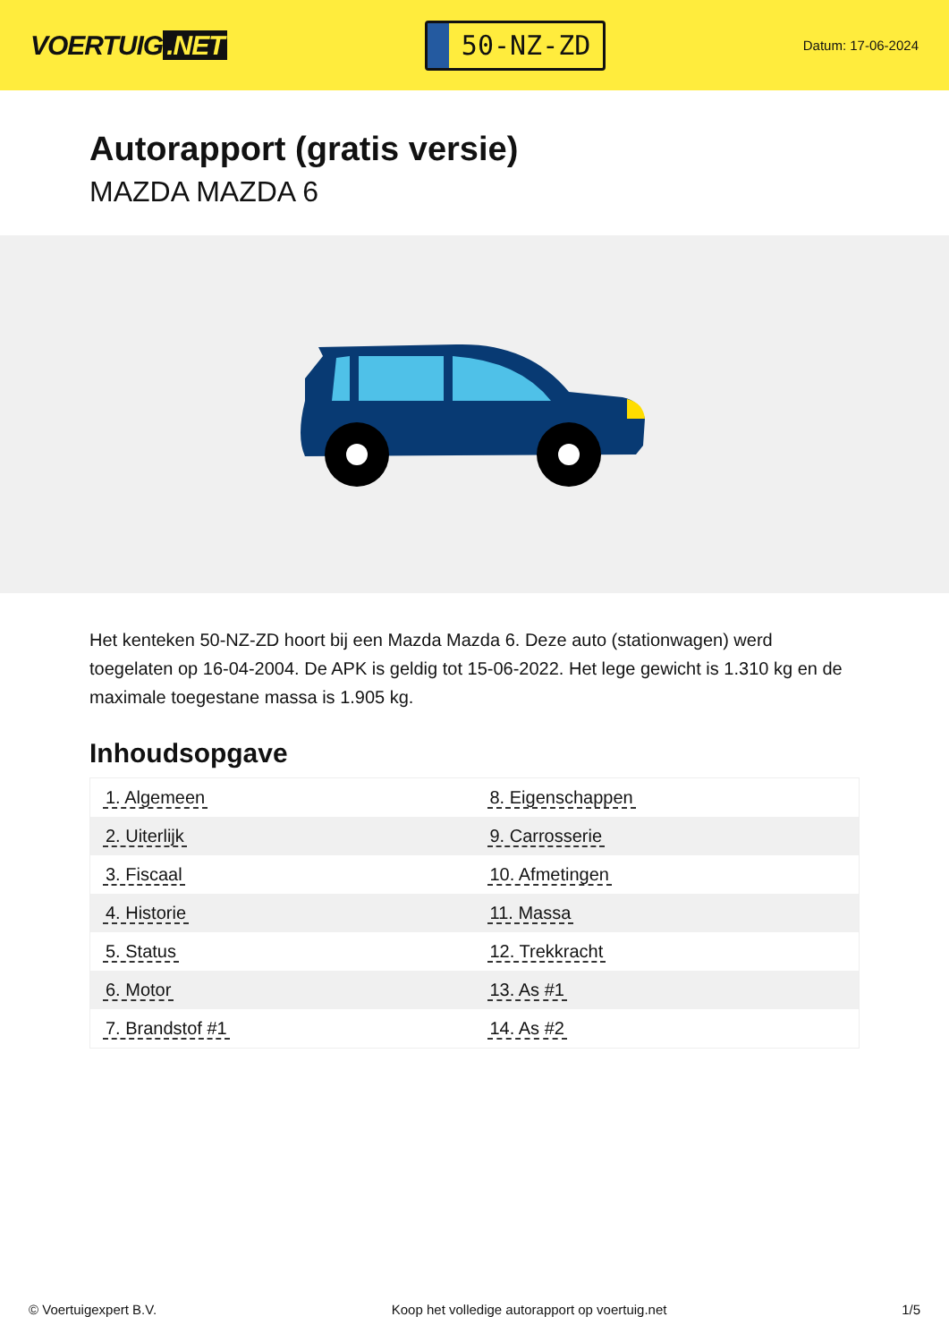VOERTUIG.NET
50-NZ-ZD
Datum: 17-06-2024
Autorapport (gratis versie)
MAZDA MAZDA 6
Het kenteken 50-NZ-ZD hoort bij een Mazda Mazda 6. Deze auto (stationwagen) werd toegelaten op 16-04-2004. De APK is geldig tot 15-06-2022. Het lege gewicht is 1.310 kg en de maximale toegestane massa is 1.905 kg.
Inhoudsopgave
| 1. Algemeen | 8. Eigenschappen |
| 2. Uiterlijk | 9. Carrosserie |
| 3. Fiscaal | 10. Afmetingen |
| 4. Historie | 11. Massa |
| 5. Status | 12. Trekkracht |
| 6. Motor | 13. As #1 |
| 7. Brandstof #1 | 14. As #2 |
© Voertuigexpert B.V. Koop het volledige autorapport op voertuig.net 1/5